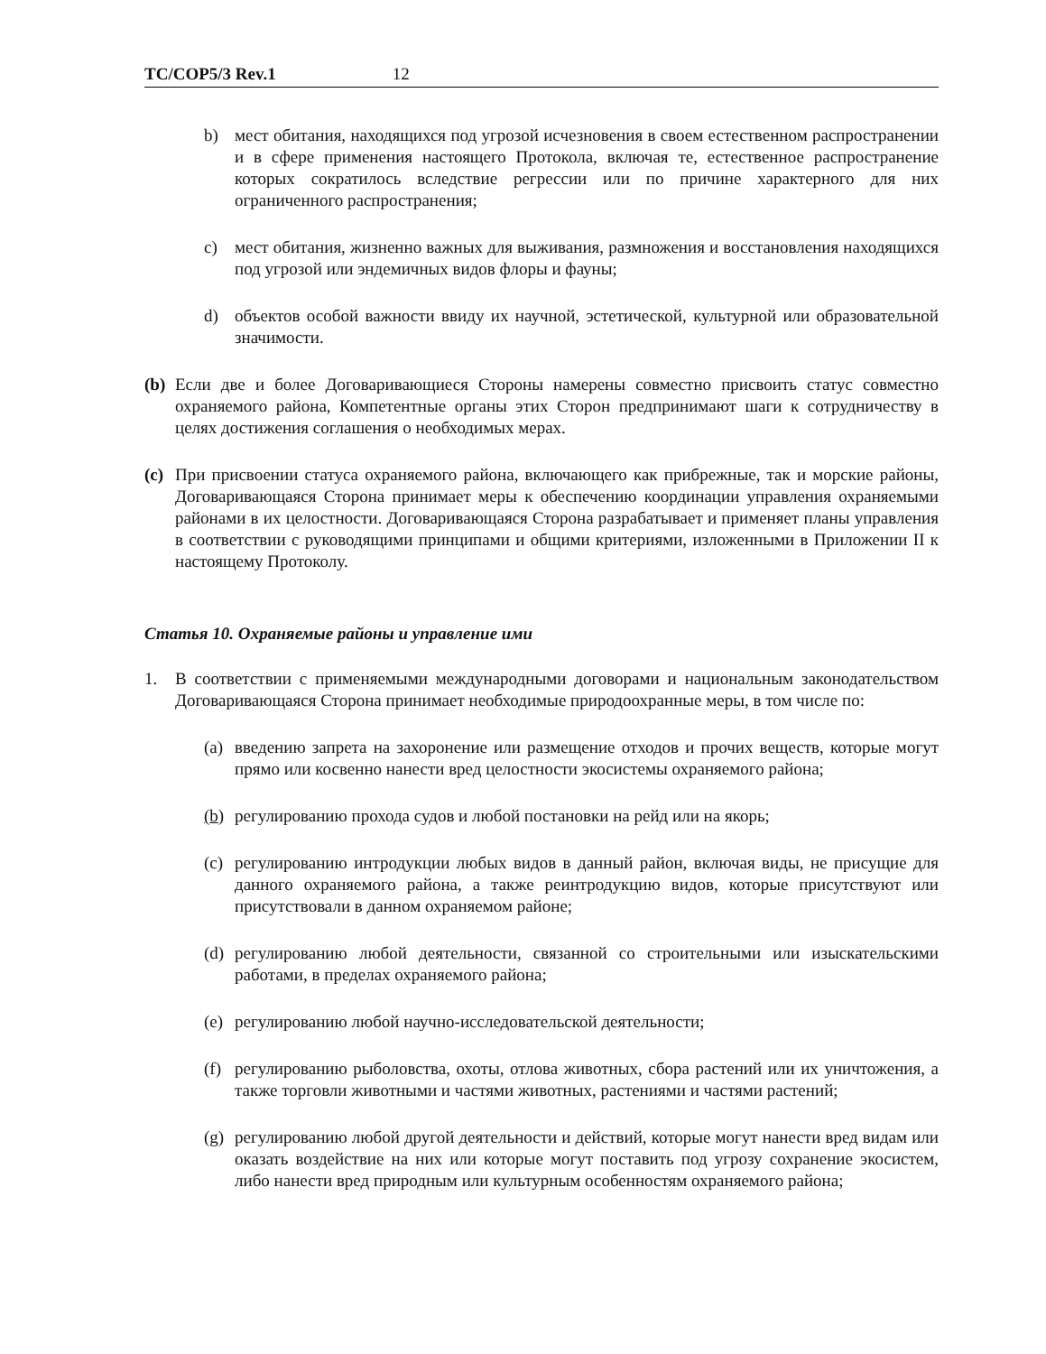TC/COP5/3 Rev.1 12
b) мест обитания, находящихся под угрозой исчезновения в своем естественном распространении и в сфере применения настоящего Протокола, включая те, естественное распространение которых сократилось вследствие регрессии или по причине характерного для них ограниченного распространения;
c) мест обитания, жизненно важных для выживания, размножения и восстановления находящихся под угрозой или эндемичных видов флоры и фауны;
d) объектов особой важности ввиду их научной, эстетической, культурной или образовательной значимости.
(b) Если две и более Договаривающиеся Стороны намерены совместно присвоить статус совместно охраняемого района, Компетентные органы этих Сторон предпринимают шаги к сотрудничеству в целях достижения соглашения о необходимых мерах.
(c) При присвоении статуса охраняемого района, включающего как прибрежные, так и морские районы, Договаривающаяся Сторона принимает меры к обеспечению координации управления охраняемыми районами в их целостности. Договаривающаяся Сторона разрабатывает и применяет планы управления в соответствии с руководящими принципами и общими критериями, изложенными в Приложении II к настоящему Протоколу.
Статья 10. Охраняемые районы и управление ими
1. В соответствии с применяемыми международными договорами и национальным законодательством Договаривающаяся Сторона принимает необходимые природоохранные меры, в том числе по:
(a) введению запрета на захоронение или размещение отходов и прочих веществ, которые могут прямо или косвенно нанести вред целостности экосистемы охраняемого района;
(b) регулированию прохода судов и любой постановки на рейд или на якорь;
(c) регулированию интродукции любых видов в данный район, включая виды, не присущие для данного охраняемого района, а также реинтродукцию видов, которые присутствуют или присутствовали в данном охраняемом районе;
(d) регулированию любой деятельности, связанной со строительными или изыскательскими работами, в пределах охраняемого района;
(e) регулированию любой научно-исследовательской деятельности;
(f) регулированию рыболовства, охоты, отлова животных, сбора растений или их уничтожения, а также торговли животными и частями животных, растениями и частями растений;
(g) регулированию любой другой деятельности и действий, которые могут нанести вред видам или оказать воздействие на них или которые могут поставить под угрозу сохранение экосистем, либо нанести вред природным или культурным особенностям охраняемого района;